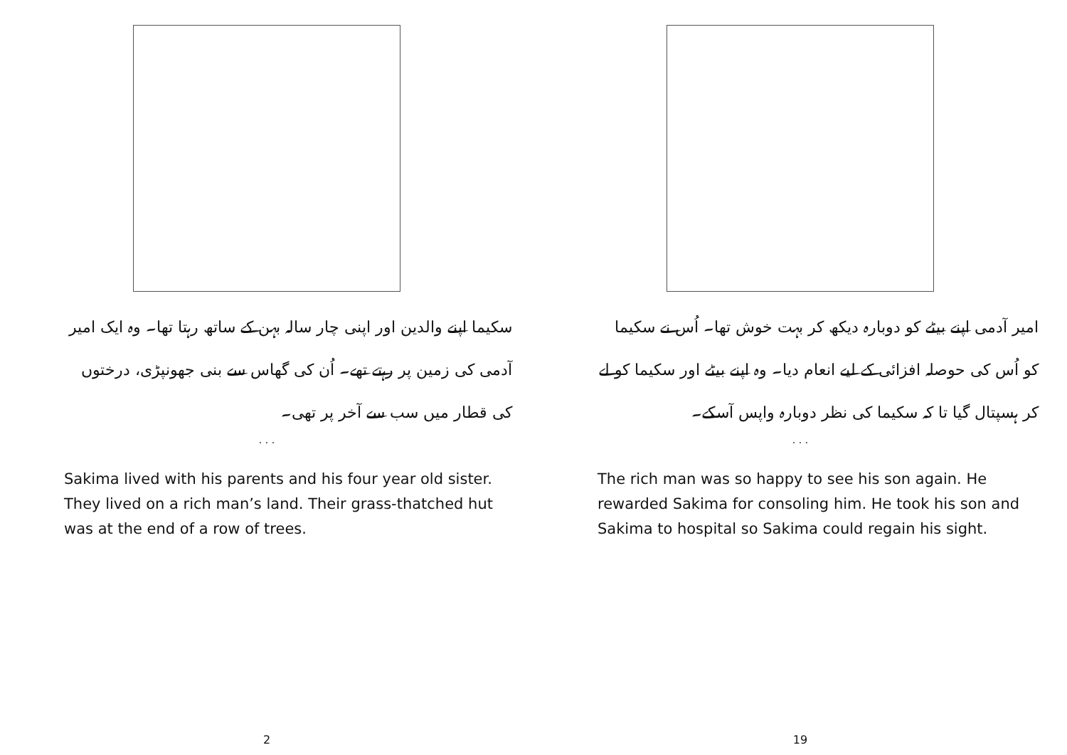سکیما اپنے والدین اور اپنی چار سالہ بہن کے ساتھ رہتا تھا۔ وہ ایک امیر آدمی کی زمین پر رہتے تھے۔ اُن کی گھاس سے بنی جھونپڑی، درختوں کی قطار میں سب سے آخر پر تھی۔
. . .
Sakima lived with his parents and his four year old sister. They lived on a rich man’s land. Their grass-thatched hut was at the end of a row of trees.
2
امیر آدمی اپنے بیٹے کو دوبارہ دیکھ کر بہت خوش تھا۔ اُس نے سکیما کو اُس کی حوصلہ افزائی کے لیے انعام دیا۔ وہ اپنے بیٹے اور سکیما کو لے کر ہسپتال گیا تا کہ سکیما کی نظر دوبارہ واپس آسکے۔
. . .
The rich man was so happy to see his son again. He rewarded Sakima for consoling him. He took his son and Sakima to hospital so Sakima could regain his sight.
19